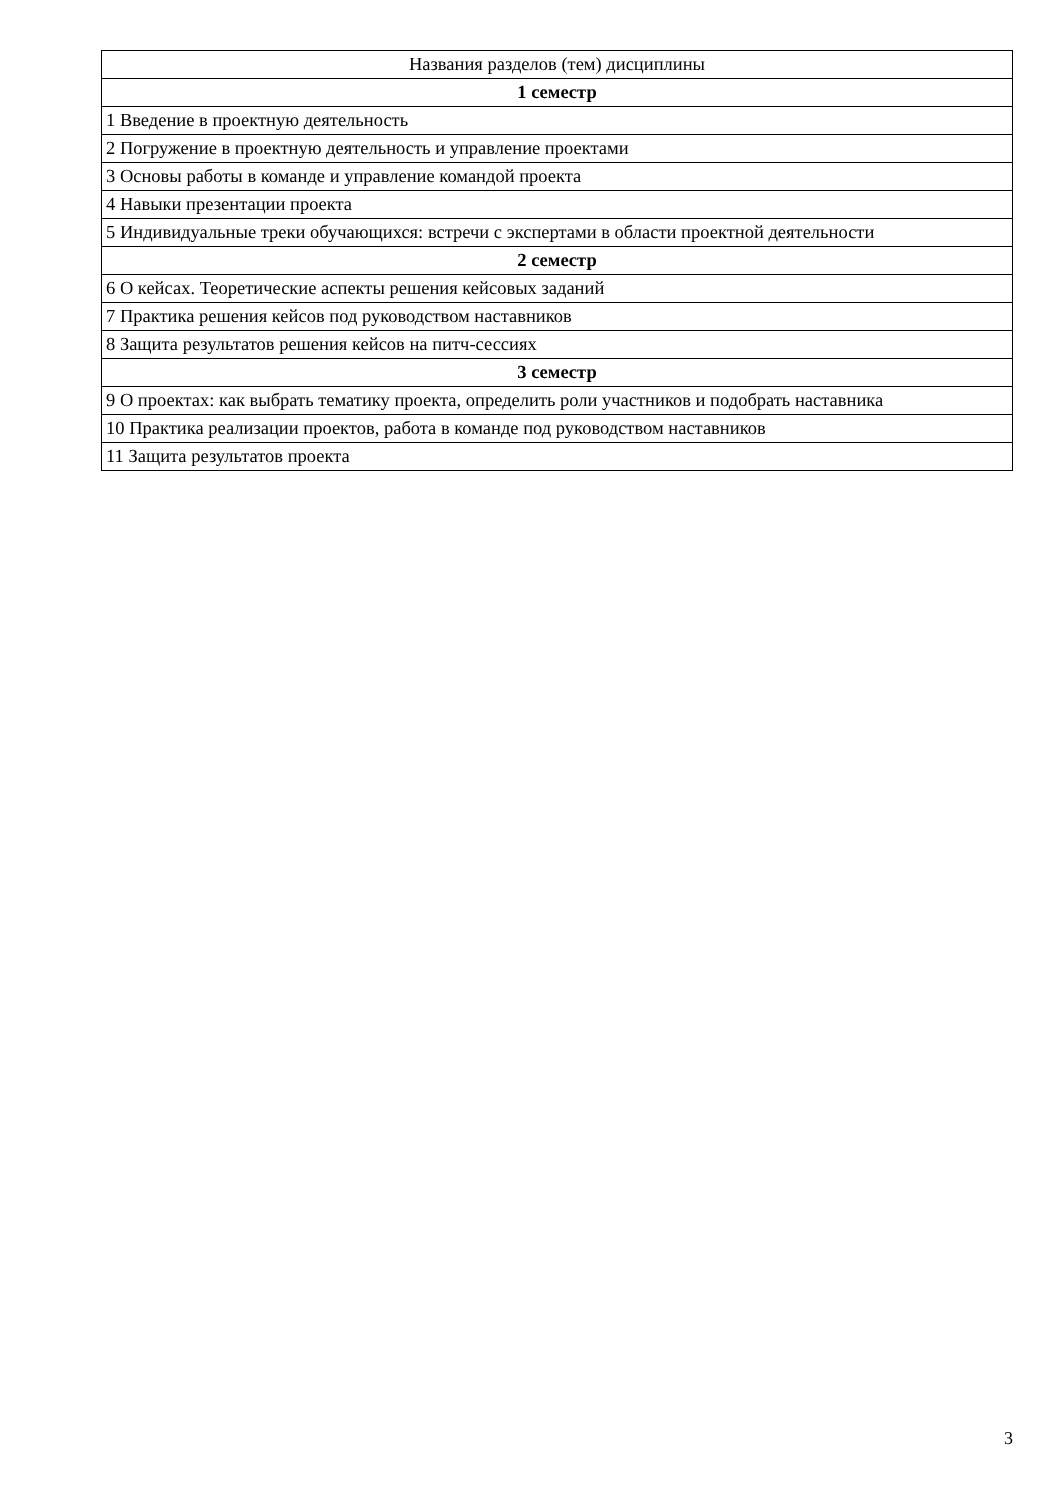| Названия разделов (тем) дисциплины |
| --- |
| 1 семестр |
| 1 Введение в проектную деятельность |
| 2 Погружение в проектную деятельность и управление проектами |
| 3 Основы работы в команде и управление командой проекта |
| 4 Навыки презентации проекта |
| 5 Индивидуальные треки обучающихся: встречи с экспертами в области проектной деятельности |
| 2 семестр |
| 6 О кейсах. Теоретические аспекты решения кейсовых заданий |
| 7 Практика решения кейсов под руководством наставников |
| 8 Защита результатов решения кейсов на питч-сессиях |
| 3 семестр |
| 9 О проектах: как выбрать тематику проекта, определить роли участников и подобрать наставника |
| 10 Практика реализации проектов, работа в команде под руководством наставников |
| 11 Защита результатов проекта |
3